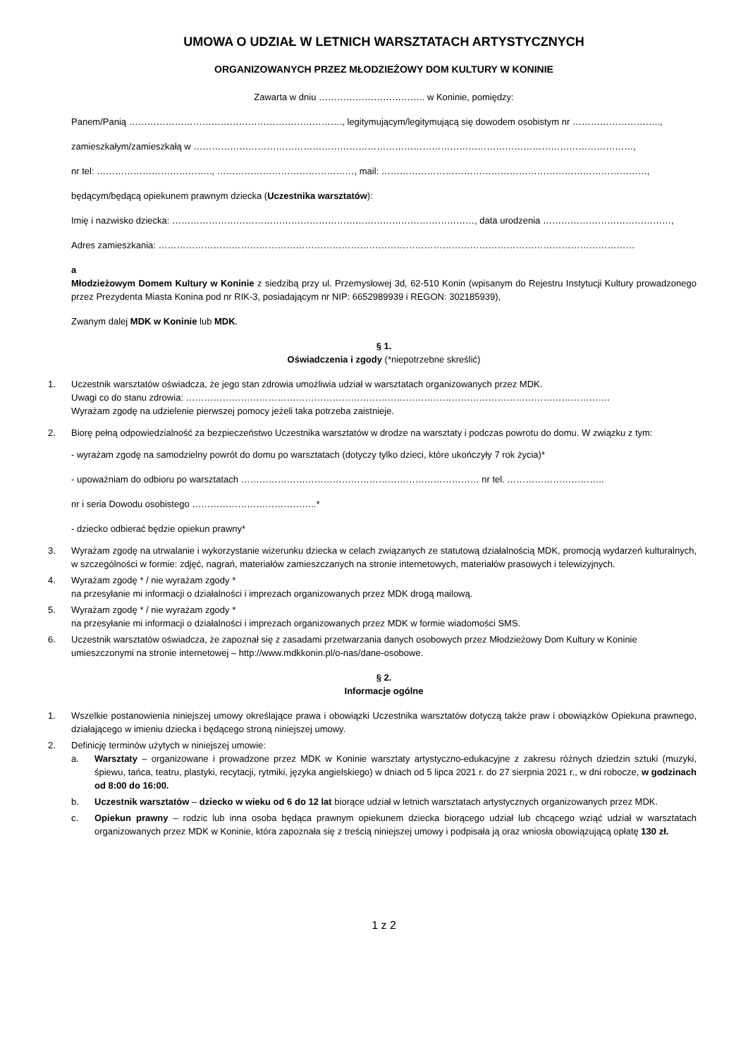UMOWA O UDZIAŁ W LETNICH WARSZTATACH ARTYSTYCZNYCH
ORGANIZOWANYCH PRZEZ MŁODZIEŻOWY DOM KULTURY W KONINIE
Zawarta w dniu …………………………….. w Koninie, pomiędzy:
Panem/Panią ……………………………………………………………., legitymującym/legitymującą się dowodem osobistym nr ………………………..,
zamieszkałym/zamieszkałą w ………………………………………………………………………………………………………………………………,
nr tel: ……………………………….., ………………………………………, mail: ……………………………………………………………………………,
będącym/będącą opiekunem prawnym dziecka (Uczestnika warsztatów):
Imię i nazwisko dziecka: ………………………………………………………………………………………, data urodzenia ……………………………………,
Adres zamieszkania: …………………………………………………………………………………………………………………………………………
a
Młodzieżowym Domem Kultury w Koninie z siedzibą przy ul. Przemysłowej 3d, 62-510 Konin (wpisanym do Rejestru Instytucji Kultury prowadzonego przez Prezydenta Miasta Konina pod nr RIK-3, posiadającym nr NIP: 6652989939 i REGON: 302185939),
Zwanym dalej MDK w Koninie lub MDK.
§ 1.
Oświadczenia i zgody (*niepotrzebne skreślić)
1. Uczestnik warsztatów oświadcza, że jego stan zdrowia umożliwia udział w warsztatach organizowanych przez MDK.
Uwagi co do stanu zdrowia: ………………………………………………………………………………………………………………………….
Wyrażam zgodę na udzielenie pierwszej pomocy jeżeli taka potrzeba zaistnieje.
2. Biorę pełną odpowiedzialność za bezpieczeństwo Uczestnika warsztatów w drodze na warsztaty i podczas powrotu do domu. W związku z tym:
- wyrażam zgodę na samodzielny powrót do domu po warsztatach (dotyczy tylko dzieci, które ukończyły 7 rok życia)*
- upoważniam do odbioru po warsztatach …………………………………………………………………… nr tel. …………………………..
nr i seria Dowodu osobistego …………………………………..*
- dziecko odbierać będzie opiekun prawny*
3. Wyrażam zgodę na utrwalanie i wykorzystanie wizerunku dziecka w celach związanych ze statutową działalnością MDK, promocją wydarzeń kulturalnych, w szczególności w formie: zdjęć, nagrań, materiałów zamieszczanych na stronie internetowych, materiałów prasowych i telewizyjnych.
4. Wyrażam zgodę * / nie wyrażam zgody *
na przesyłanie mi informacji o działalności i imprezach organizowanych przez MDK drogą mailową.
5. Wyrażam zgodę * / nie wyrażam zgody *
na przesyłanie mi informacji o działalności i imprezach organizowanych przez MDK w formie wiadomości SMS.
6. Uczestnik warsztatów oświadcza, że zapoznał się z zasadami przetwarzania danych osobowych przez Młodzieżowy Dom Kultury w Koninie umieszczonymi na stronie internetowej – http://www.mdkkonin.pl/o-nas/dane-osobowe.
§ 2.
Informacje ogólne
1. Wszelkie postanowienia niniejszej umowy określające prawa i obowiązki Uczestnika warsztatów dotyczą także praw i obowiązków Opiekuna prawnego, działającego w imieniu dziecka i będącego stroną niniejszej umowy.
2. Definicję terminów użytych w niniejszej umowie:
a. Warsztaty – organizowane i prowadzone przez MDK w Koninie warsztaty artystyczno-edukacyjne z zakresu różnych dziedzin sztuki (muzyki, śpiewu, tańca, teatru, plastyki, recytacji, rytmiki, języka angielskiego) w dniach od 5 lipca 2021 r. do 27 sierpnia 2021 r., w dni robocze, w godzinach od 8:00 do 16:00.
b. Uczestnik warsztatów – dziecko w wieku od 6 do 12 lat biorące udział w letnich warsztatach artystycznych organizowanych przez MDK.
c. Opiekun prawny – rodzic lub inna osoba będąca prawnym opiekunem dziecka biorącego udział lub chcącego wziąć udział w warsztatach organizowanych przez MDK w Koninie, która zapoznała się z treścią niniejszej umowy i podpisała ją oraz wniosła obowiązującą opłatę 130 zł.
1 z 2